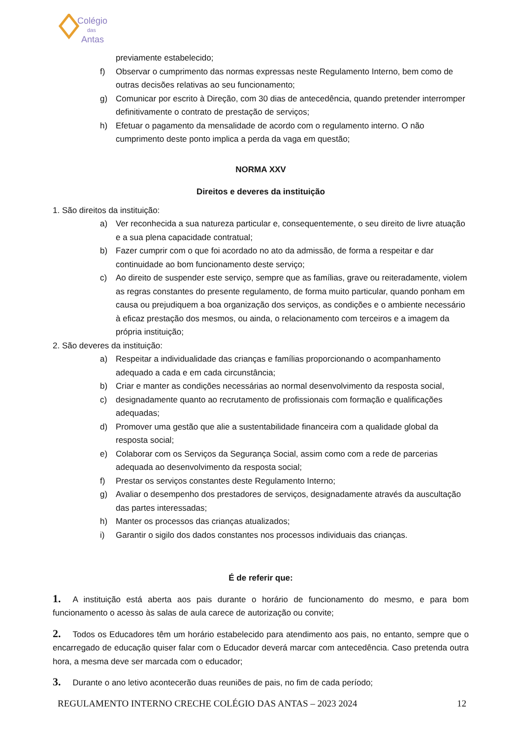Colégio
das
Antas
previamente estabelecido;
f) Observar o cumprimento das normas expressas neste Regulamento Interno, bem como de outras decisões relativas ao seu funcionamento;
g) Comunicar por escrito à Direção, com 30 dias de antecedência, quando pretender interromper definitivamente o contrato de prestação de serviços;
h) Efetuar o pagamento da mensalidade de acordo com o regulamento interno. O não cumprimento deste ponto implica a perda da vaga em questão;
NORMA XXV
Direitos e deveres da instituição
1. São direitos da instituição:
a) Ver reconhecida a sua natureza particular e, consequentemente, o seu direito de livre atuação e a sua plena capacidade contratual;
b) Fazer cumprir com o que foi acordado no ato da admissão, de forma a respeitar e dar continuidade ao bom funcionamento deste serviço;
c) Ao direito de suspender este serviço, sempre que as famílias, grave ou reiteradamente, violem as regras constantes do presente regulamento, de forma muito particular, quando ponham em causa ou prejudiquem a boa organização dos serviços, as condições e o ambiente necessário à eficaz prestação dos mesmos, ou ainda, o relacionamento com terceiros e a imagem da própria instituição;
2. São deveres da instituição:
a) Respeitar a individualidade das crianças e famílias proporcionando o acompanhamento adequado a cada e em cada circunstância;
b) Criar e manter as condições necessárias ao normal desenvolvimento da resposta social,
c) designadamente quanto ao recrutamento de profissionais com formação e qualificações adequadas;
d) Promover uma gestão que alie a sustentabilidade financeira com a qualidade global da resposta social;
e) Colaborar com os Serviços da Segurança Social, assim como com a rede de parcerias adequada ao desenvolvimento da resposta social;
f) Prestar os serviços constantes deste Regulamento Interno;
g) Avaliar o desempenho dos prestadores de serviços, designadamente através da auscultação das partes interessadas;
h) Manter os processos das crianças atualizados;
i) Garantir o sigilo dos dados constantes nos processos individuais das crianças.
É de referir que:
1. A instituição está aberta aos pais durante o horário de funcionamento do mesmo, e para bom funcionamento o acesso às salas de aula carece de autorização ou convite;
2. Todos os Educadores têm um horário estabelecido para atendimento aos pais, no entanto, sempre que o encarregado de educação quiser falar com o Educador deverá marcar com antecedência. Caso pretenda outra hora, a mesma deve ser marcada com o educador;
3. Durante o ano letivo acontecerão duas reuniões de pais, no fim de cada período;
REGULAMENTO INTERNO CRECHE COLÉGIO DAS ANTAS – 2023 2024 12